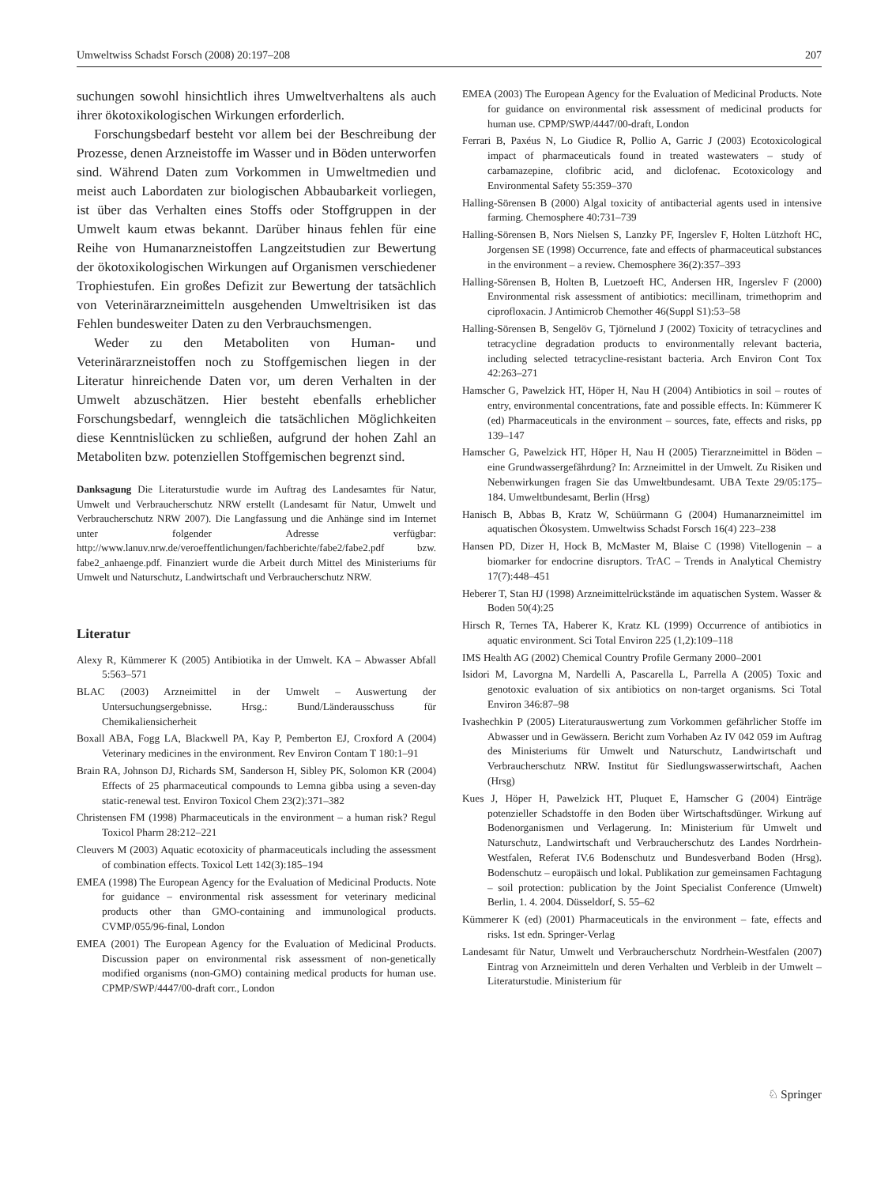Umweltwiss Schadst Forsch (2008) 20:197–208 207
suchungen sowohl hinsichtlich ihres Umweltverhaltens als auch ihrer ökotoxikologischen Wirkungen erforderlich.
Forschungsbedarf besteht vor allem bei der Beschreibung der Prozesse, denen Arzneistoffe im Wasser und in Böden unterworfen sind. Während Daten zum Vorkommen in Umweltmedien und meist auch Labordaten zur biologischen Abbaubarkeit vorliegen, ist über das Verhalten eines Stoffs oder Stoffgruppen in der Umwelt kaum etwas bekannt. Darüber hinaus fehlen für eine Reihe von Humanarzneistoffen Langzeitstudien zur Bewertung der ökotoxikologischen Wirkungen auf Organismen verschiedener Trophiestufen. Ein großes Defizit zur Bewertung der tatsächlich von Veterinärarzneimitteln ausgehenden Umweltrisiken ist das Fehlen bundesweiter Daten zu den Verbrauchsmengen.
Weder zu den Metaboliten von Human- und Veterinärarzneistoffen noch zu Stoffgemischen liegen in der Literatur hinreichende Daten vor, um deren Verhalten in der Umwelt abzuschätzen. Hier besteht ebenfalls erheblicher Forschungsbedarf, wenngleich die tatsächlichen Möglichkeiten diese Kenntnislücken zu schließen, aufgrund der hohen Zahl an Metaboliten bzw. potenziellen Stoffgemischen begrenzt sind.
Danksagung Die Literaturstudie wurde im Auftrag des Landesamtes für Natur, Umwelt und Verbraucherschutz NRW erstellt (Landesamt für Natur, Umwelt und Verbraucherschutz NRW 2007). Die Langfassung und die Anhänge sind im Internet unter folgender Adresse verfügbar: http://www.lanuv.nrw.de/veroeffentlichungen/fachberichte/fabe2/fabe2.pdf bzw. fabe2_anhaenge.pdf. Finanziert wurde die Arbeit durch Mittel des Ministeriums für Umwelt und Naturschutz, Landwirtschaft und Verbraucherschutz NRW.
Literatur
Alexy R, Kümmerer K (2005) Antibiotika in der Umwelt. KA – Abwasser Abfall 5:563–571
BLAC (2003) Arzneimittel in der Umwelt – Auswertung der Untersuchungsergebnisse. Hrsg.: Bund/Länderausschuss für Chemikaliensicherheit
Boxall ABA, Fogg LA, Blackwell PA, Kay P, Pemberton EJ, Croxford A (2004) Veterinary medicines in the environment. Rev Environ Contam T 180:1–91
Brain RA, Johnson DJ, Richards SM, Sanderson H, Sibley PK, Solomon KR (2004) Effects of 25 pharmaceutical compounds to Lemna gibba using a seven-day static-renewal test. Environ Toxicol Chem 23(2):371–382
Christensen FM (1998) Pharmaceuticals in the environment – a human risk? Regul Toxicol Pharm 28:212–221
Cleuvers M (2003) Aquatic ecotoxicity of pharmaceuticals including the assessment of combination effects. Toxicol Lett 142(3):185–194
EMEA (1998) The European Agency for the Evaluation of Medicinal Products. Note for guidance – environmental risk assessment for veterinary medicinal products other than GMO-containing and immunological products. CVMP/055/96-final, London
EMEA (2001) The European Agency for the Evaluation of Medicinal Products. Discussion paper on environmental risk assessment of non-genetically modified organisms (non-GMO) containing medical products for human use. CPMP/SWP/4447/00-draft corr., London
EMEA (2003) The European Agency for the Evaluation of Medicinal Products. Note for guidance on environmental risk assessment of medicinal products for human use. CPMP/SWP/4447/00-draft, London
Ferrari B, Paxéus N, Lo Giudice R, Pollio A, Garric J (2003) Ecotoxicological impact of pharmaceuticals found in treated wastewaters – study of carbamazepine, clofibric acid, and diclofenac. Ecotoxicology and Environmental Safety 55:359–370
Halling-Sörensen B (2000) Algal toxicity of antibacterial agents used in intensive farming. Chemosphere 40:731–739
Halling-Sörensen B, Nors Nielsen S, Lanzky PF, Ingerslev F, Holten Lützhoft HC, Jorgensen SE (1998) Occurrence, fate and effects of pharmaceutical substances in the environment – a review. Chemosphere 36(2):357–393
Halling-Sörensen B, Holten B, Luetzoeft HC, Andersen HR, Ingerslev F (2000) Environmental risk assessment of antibiotics: mecillinam, trimethoprim and ciprofloxacin. J Antimicrob Chemother 46(Suppl S1):53–58
Halling-Sörensen B, Sengelöv G, Tjörnelund J (2002) Toxicity of tetracyclines and tetracycline degradation products to environmentally relevant bacteria, including selected tetracycline-resistant bacteria. Arch Environ Cont Tox 42:263–271
Hamscher G, Pawelzick HT, Höper H, Nau H (2004) Antibiotics in soil – routes of entry, environmental concentrations, fate and possible effects. In: Kümmerer K (ed) Pharmaceuticals in the environment – sources, fate, effects and risks, pp 139–147
Hamscher G, Pawelzick HT, Höper H, Nau H (2005) Tierarzneimittel in Böden – eine Grundwassergefährdung? In: Arzneimittel in der Umwelt. Zu Risiken und Nebenwirkungen fragen Sie das Umweltbundesamt. UBA Texte 29/05:175–184. Umweltbundesamt, Berlin (Hrsg)
Hanisch B, Abbas B, Kratz W, Schüürmann G (2004) Humanarzneimittel im aquatischen Ökosystem. Umweltwiss Schadst Forsch 16(4) 223–238
Hansen PD, Dizer H, Hock B, McMaster M, Blaise C (1998) Vitellogenin – a biomarker for endocrine disruptors. TrAC – Trends in Analytical Chemistry 17(7):448–451
Heberer T, Stan HJ (1998) Arzneimittelrückstände im aquatischen System. Wasser & Boden 50(4):25
Hirsch R, Ternes TA, Haberer K, Kratz KL (1999) Occurrence of antibiotics in aquatic environment. Sci Total Environ 225 (1,2):109–118
IMS Health AG (2002) Chemical Country Profile Germany 2000–2001
Isidori M, Lavorgna M, Nardelli A, Pascarella L, Parrella A (2005) Toxic and genotoxic evaluation of six antibiotics on non-target organisms. Sci Total Environ 346:87–98
Ivashechkin P (2005) Literaturauswertung zum Vorkommen gefährlicher Stoffe im Abwasser und in Gewässern. Bericht zum Vorhaben Az IV 042 059 im Auftrag des Ministeriums für Umwelt und Naturschutz, Landwirtschaft und Verbraucherschutz NRW. Institut für Siedlungswasserwirtschaft, Aachen (Hrsg)
Kues J, Höper H, Pawelzick HT, Pluquet E, Hamscher G (2004) Einträge potenzieller Schadstoffe in den Boden über Wirtschaftsdünger. Wirkung auf Bodenorganismen und Verlagerung. In: Ministerium für Umwelt und Naturschutz, Landwirtschaft und Verbraucherschutz des Landes Nordrhein-Westfalen, Referat IV.6 Bodenschutz und Bundesverband Boden (Hrsg). Bodenschutz – europäisch und lokal. Publikation zur gemeinsamen Fachtagung – soil protection: publication by the Joint Specialist Conference (Umwelt) Berlin, 1. 4. 2004. Düsseldorf, S. 55–62
Kümmerer K (ed) (2001) Pharmaceuticals in the environment – fate, effects and risks. 1st edn. Springer-Verlag
Landesamt für Natur, Umwelt und Verbraucherschutz Nordrhein-Westfalen (2007) Eintrag von Arzneimitteln und deren Verhalten und Verbleib in der Umwelt – Literaturstudie. Ministerium für
♘ Springer